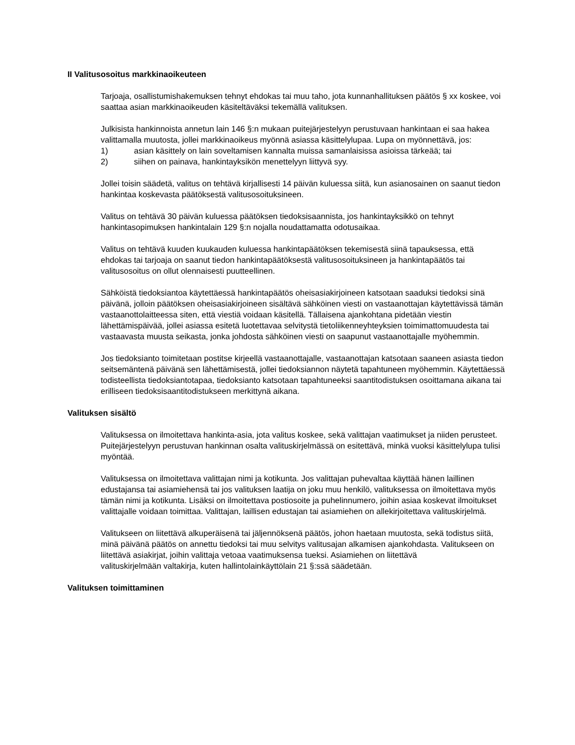II Valitusosoitus markkinaoikeuteen
Tarjoaja, osallistumishakemuksen tehnyt ehdokas tai muu taho, jota kunnanhallituksen päätös § xx koskee, voi saattaa asian markkinaoikeuden käsiteltäväksi tekemällä valituksen.
Julkisista hankinnoista annetun lain 146 §:n mukaan puitejärjestelyyn perustuvaan hankintaan ei saa hakea valittamalla muutosta, jollei markkinaoikeus myönnä asiassa käsittelylupaa. Lupa on myönnettävä, jos:
1) asian käsittely on lain soveltamisen kannalta muissa samanlaisissa asioissa tärkeää; tai
2) siihen on painava, hankintayksikön menettelyyn liittyvä syy.
Jollei toisin säädetä, valitus on tehtävä kirjallisesti 14 päivän kuluessa siitä, kun asianosainen on saanut tiedon hankintaa koskevasta päätöksestä valitusosoituksineen.
Valitus on tehtävä 30 päivän kuluessa päätöksen tiedoksisaannista, jos hankintayksikkö on tehnyt hankintasopimuksen hankintalain 129 §:n nojalla noudattamatta odotusaikaa.
Valitus on tehtävä kuuden kuukauden kuluessa hankintapäätöksen tekemisestä siinä tapauksessa, että ehdokas tai tarjoaja on saanut tiedon hankintapäätöksestä valitusosoituksineen ja hankintapäätös tai valitusosoitus on ollut olennaisesti puutteellinen.
Sähköistä tiedoksiantoa käytettäessä hankintapäätös oheisasiakirjoineen katsotaan saaduksi tiedoksi sinä päivänä, jolloin päätöksen oheisasiakirjoineen sisältävä sähköinen viesti on vastaanottajan käytettävissä tämän vastaanottolaitteessa siten, että viestiä voidaan käsitellä. Tällaisena ajankohtana pidetään viestin lähettämispäivää, jollei asiassa esitetä luotettavaa selvitystä tietoliikenneyhteyksien toimimattomuudesta tai vastaavasta muusta seikasta, jonka johdosta sähköinen viesti on saapunut vastaanottajalle myöhemmin.
Jos tiedoksianto toimitetaan postitse kirjeellä vastaanottajalle, vastaanottajan katsotaan saaneen asiasta tiedon seitsemäntenä päivänä sen lähettämisestä, jollei tiedoksiannon näytetä tapahtuneen myöhemmin. Käytettäessä todisteellista tiedoksiantotapaa, tiedoksianto katsotaan tapahtuneeksi saantitodistuksen osoittamana aikana tai erilliseen tiedoksisaantitodistukseen merkittynä aikana.
Valituksen sisältö
Valituksessa on ilmoitettava hankinta-asia, jota valitus koskee, sekä valittajan vaatimukset ja niiden perusteet. Puitejärjestelyyn perustuvan hankinnan osalta valituskirjelmässä on esitettävä, minkä vuoksi käsittelylupa tulisi myöntää.
Valituksessa on ilmoitettava valittajan nimi ja kotikunta. Jos valittajan puhevaltaa käyttää hänen laillinen edustajansa tai asiamiehensä tai jos valituksen laatija on joku muu henkilö, valituksessa on ilmoitettava myös tämän nimi ja kotikunta. Lisäksi on ilmoitettava postiosoite ja puhelinnumero, joihin asiaa koskevat ilmoitukset valittajalle voidaan toimittaa. Valittajan, laillisen edustajan tai asiamiehen on allekirjoitettava valituskirjelmä.
Valitukseen on liitettävä alkuperäisenä tai jäljennöksenä päätös, johon haetaan muutosta, sekä todistus siitä, minä päivänä päätös on annettu tiedoksi tai muu selvitys valitusajan alkamisen ajankohdasta. Valitukseen on liitettävä asiakirjat, joihin valittaja vetoaa vaatimuksensa tueksi. Asiamiehen on liitettävä
valituskirjelmään valtakirja, kuten hallintolainkäyttölain 21 §:ssä säädetään.
Valituksen toimittaminen